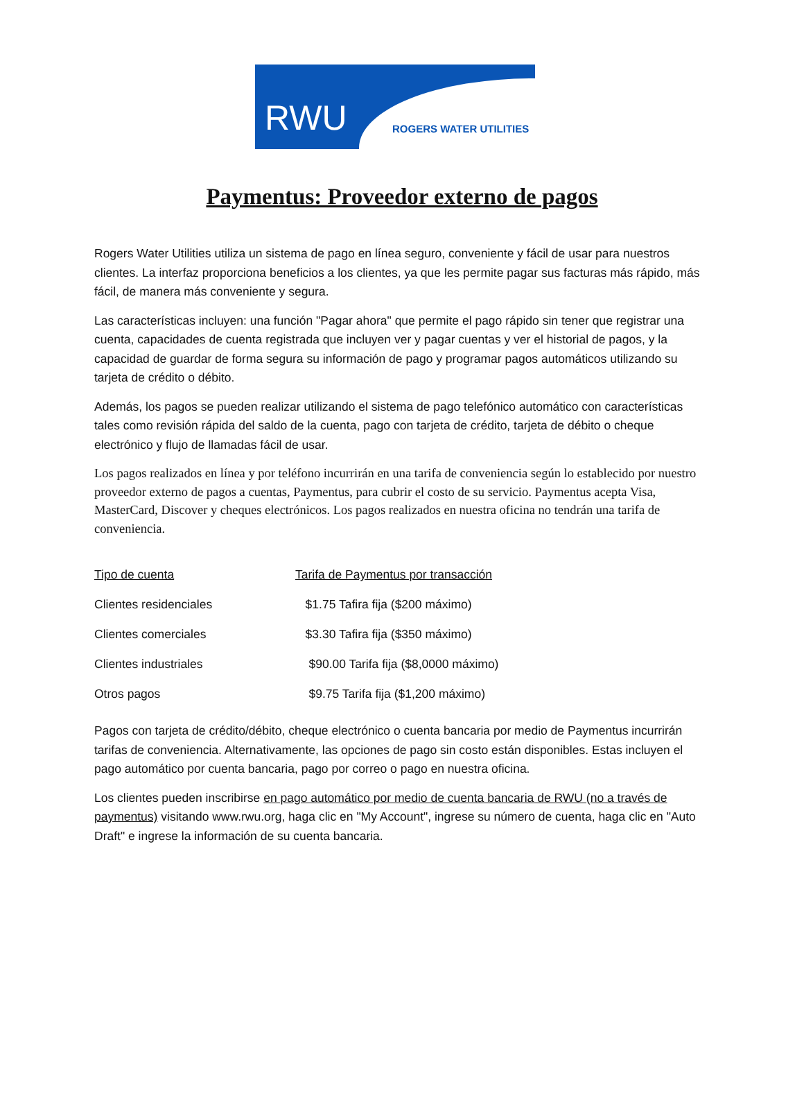RWU ROGERS WATER UTILITIES
Paymentus: Proveedor externo de pagos
Rogers Water Utilities utiliza un sistema de pago en línea seguro, conveniente y fácil de usar para nuestros clientes. La interfaz proporciona beneficios a los clientes, ya que les permite pagar sus facturas más rápido, más fácil, de manera más conveniente y segura.
Las características incluyen: una función "Pagar ahora" que permite el pago rápido sin tener que registrar una cuenta, capacidades de cuenta registrada que incluyen ver y pagar cuentas y ver el historial de pagos, y la capacidad de guardar de forma segura su información de pago y programar pagos automáticos utilizando su tarjeta de crédito o débito.
Además, los pagos se pueden realizar utilizando el sistema de pago telefónico automático con características tales como revisión rápida del saldo de la cuenta, pago con tarjeta de crédito, tarjeta de débito o cheque electrónico y flujo de llamadas fácil de usar.
Los pagos realizados en línea y por teléfono incurrirán en una tarifa de conveniencia según lo establecido por nuestro proveedor externo de pagos a cuentas, Paymentus, para cubrir el costo de su servicio. Paymentus acepta Visa, MasterCard, Discover y cheques electrónicos. Los pagos realizados en nuestra oficina no tendrán una tarifa de conveniencia.
| Tipo de cuenta | Tarifa de Paymentus por transacción |
| --- | --- |
| Clientes residenciales | $1.75 Tafira fija ($200 máximo) |
| Clientes comerciales | $3.30 Tafira fija ($350 máximo) |
| Clientes industriales | $90.00 Tarifa fija ($8,0000 máximo) |
| Otros pagos | $9.75 Tarifa fija ($1,200 máximo) |
Pagos con tarjeta de crédito/débito, cheque electrónico o cuenta bancaria por medio de Paymentus incurrirán tarifas de conveniencia. Alternativamente, las opciones de pago sin costo están disponibles. Estas incluyen el pago automático por cuenta bancaria, pago por correo o pago en nuestra oficina.
Los clientes pueden inscribirse en pago automático por medio de cuenta bancaria de RWU (no a través de paymentus) visitando www.rwu.org, haga clic en "My Account", ingrese su número de cuenta, haga clic en "Auto Draft" e ingrese la información de su cuenta bancaria.